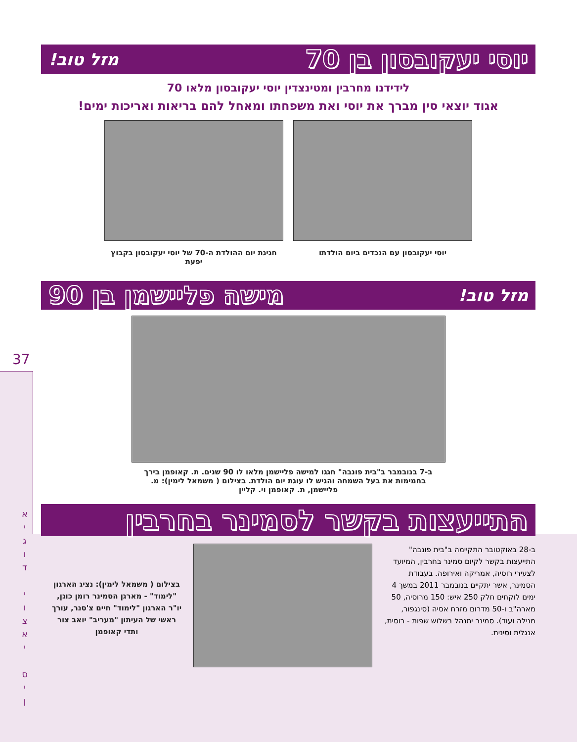37
א
י
ג
ו
ד
י
ו
צ
א
י
ס
י
ן
יוסי יעקובסון בן 70 מזל טוב!
לידידנו מחרבין ומטינצדין יוסי יעקובסון מלאו 70
אגוד יוצאי סין מברך את יוסי ואת משפחתו ומאחל להם בריאות ואריכות ימים!
יוסי יעקובסון עם הנכדים ביום הולדתו חגיגת יום ההולדת ה-70 של יוסי יעקובסון בקבוץ יפעת
מזל טוב! מישה פליישמן בן 90
ב-7 בנובמבר ב"בית פונבה" חגגו למישה פליישמן מלאו לו 90 שנים. ת. קאופמן בירך בחמימות את בעל השמחה והגיש לו עוגת יום הולדת. בצילום ( משמאל לימין): מ. פליישמן, ת. קאופמן וי. קליין
התייעצות בקשר לסמינר בחרבין
ב-28 באוקטובר התקיימה ב"בית פונבה" התייעצות בקשר לקיום סמינר בחרבין, המיועד לצעירי רוסיה, אמריקה ואירופה. בעבודת הסמינר, אשר יתקיים בנובמבר 2011 במשך 4 ימים לוקחים חלק 250 איש: 150 מרוסיה, 50 מארה"ב ו-50 מדרום מזרח אסיה (סינגפור, מנילה ועוד). סמינר יתנהל בשלוש שפות - רוסית, אנגלית וסינית.
בצילום ( משמאל לימין): נציג הארגון "לימוד" - מארגן הסמינר רומן כוגן, יו"ר הארגון "לימוד" חיים צ'סנר, עורך ראשי של העיתון "מעריב" יואב צור ותדי קאופמן